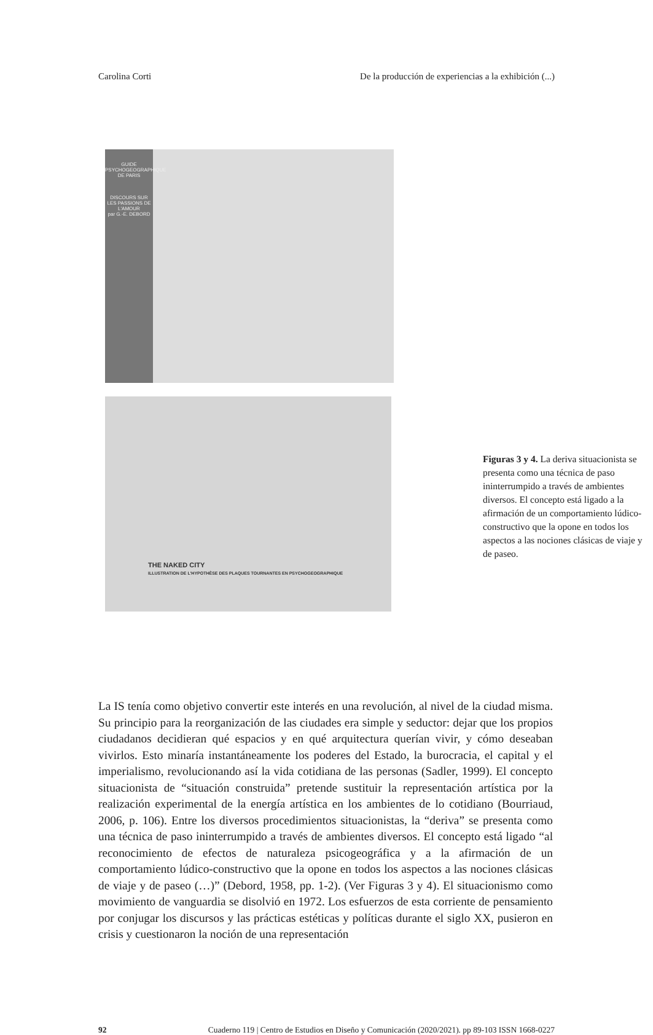Carolina Corti De la producción de experiencias a la exhibición (...)
GUIDE
PSYCHOGEOGRAPHIQUE
DE PARIS
DISCOURS SUR LES PASSIONS DE L'AMOUR
par G.-E. DEBORD
THE NAKED CITY
ILLUSTRATION DE L'HYPOTHÈSE DES PLAQUES TOURNANTES EN PSYCHOGEOGRAPHIQUE
Figuras 3 y 4. La deriva situacionista se presenta como una técnica de paso ininterrumpido a través de ambientes diversos. El concepto está ligado a la afirmación de un comportamiento lúdico-constructivo que la opone en todos los aspectos a las nociones clásicas de viaje y de paseo.
La IS tenía como objetivo convertir este interés en una revolución, al nivel de la ciudad misma. Su principio para la reorganización de las ciudades era simple y seductor: dejar que los propios ciudadanos decidieran qué espacios y en qué arquitectura querían vivir, y cómo deseaban vivirlos. Esto minaría instantáneamente los poderes del Estado, la burocracia, el capital y el imperialismo, revolucionando así la vida cotidiana de las personas (Sadler, 1999). El concepto situacionista de “situación construida” pretende sustituir la representación artística por la realización experimental de la energía artística en los ambientes de lo cotidiano (Bourriaud, 2006, p. 106). Entre los diversos procedimientos situacionistas, la “deriva” se presenta como una técnica de paso ininterrumpido a través de ambientes diversos. El concepto está ligado “al reconocimiento de efectos de naturaleza psicogeográfica y a la afirmación de un comportamiento lúdico-constructivo que la opone en todos los aspectos a las nociones clásicas de viaje y de paseo (…)” (Debord, 1958, pp. 1-2). (Ver Figuras 3 y 4). El situacionismo como movimiento de vanguardia se disolvió en 1972. Los esfuerzos de esta corriente de pensamiento por conjugar los discursos y las prácticas estéticas y políticas durante el siglo XX, pusieron en crisis y cuestionaron la noción de una representación
92 Cuaderno 119 | Centro de Estudios en Diseño y Comunicación (2020/2021). pp 89-103 ISSN 1668-0227